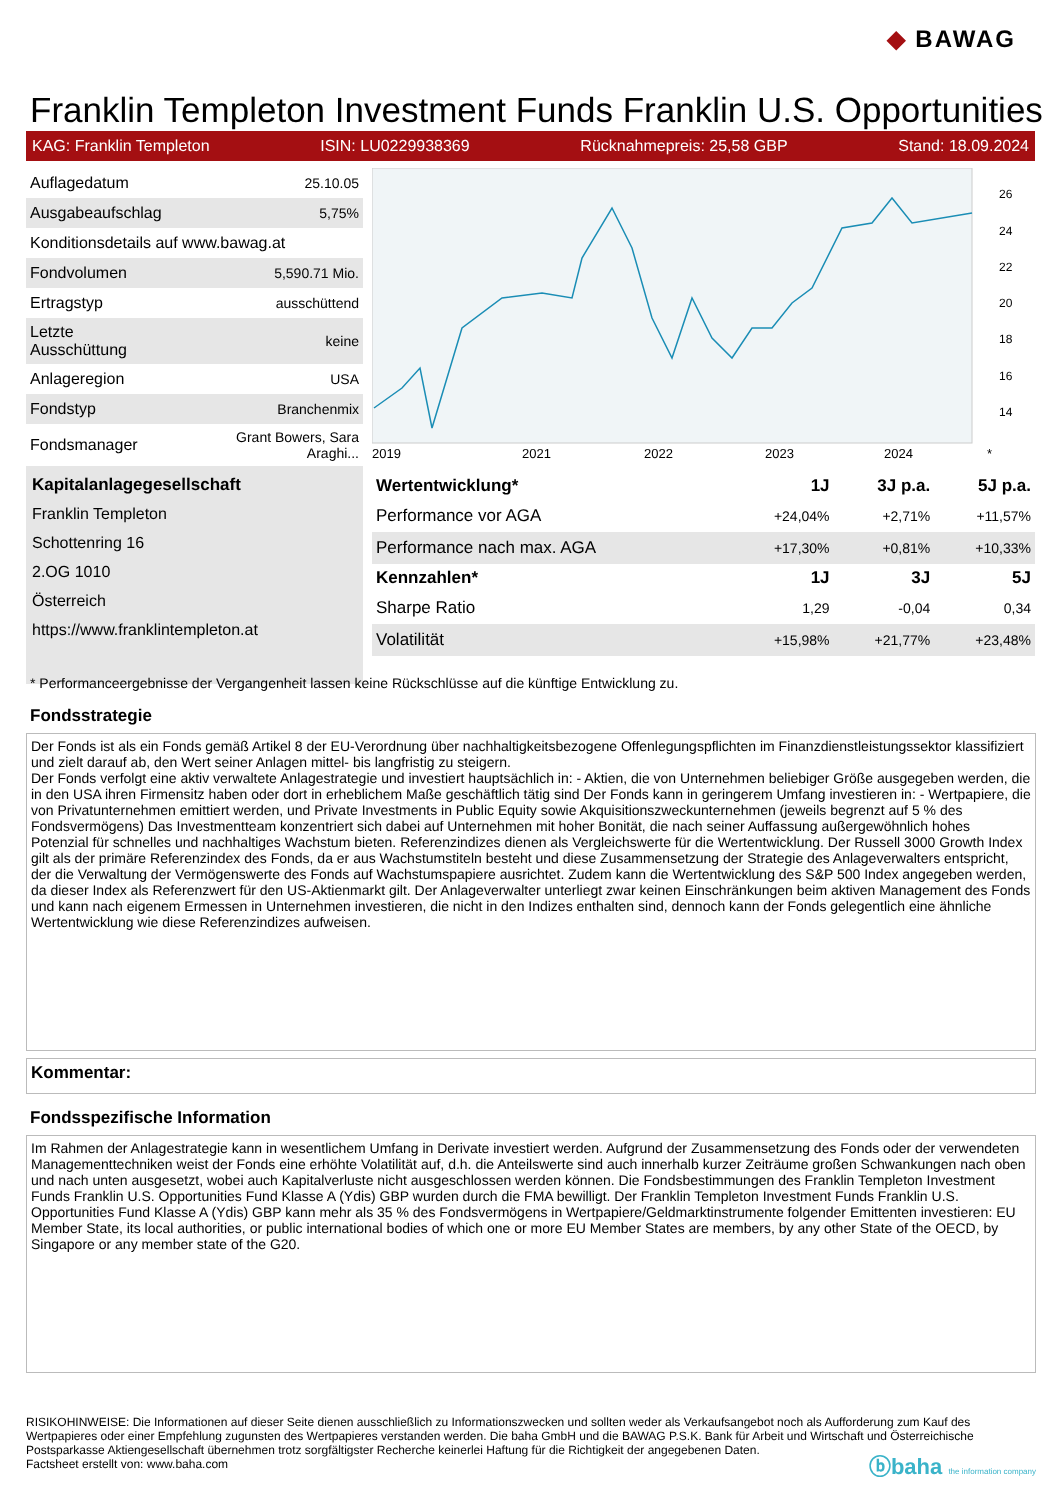◆ BAWAG
Franklin Templeton Investment Funds Franklin U.S. Opportunities
KAG: Franklin Templeton ISIN: LU0229938369 Rücknahmepreis: 25,58 GBP Stand: 18.09.2024
| Auflagedatum | 25.10.05 |
| Ausgabeaufschlag | 5,75% |
| Konditionsdetails auf www.bawag.at | |
| Fondvolumen | 5,590.71 Mio. |
| Ertragstyp | ausschüttend |
| Letzte Ausschüttung | keine |
| Anlageregion | USA |
| Fondstyp | Branchenmix |
| Fondsmanager | Grant Bowers, Sara Araghi... |
Kapitalanlagegesellschaft
Franklin Templeton
Schottenring 16
2.OG 1010
Österreich
https://www.franklintempleton.at
2019
2021
2022
2023
2024
*
26
24
22
20
18
16
14
| Wertentwicklung* | 1J | 3J p.a. | 5J p.a. |
| --- | --- | --- | --- |
| Performance vor AGA | +24,04% | +2,71% | +11,57% |
| Performance nach max. AGA | +17,30% | +0,81% | +10,33% |
| Kennzahlen* | 1J | 3J | 5J |
| Sharpe Ratio | 1,29 | -0,04 | 0,34 |
| Volatilität | +15,98% | +21,77% | +23,48% |
* Performanceergebnisse der Vergangenheit lassen keine Rückschlüsse auf die künftige Entwicklung zu.
Fondsstrategie
Der Fonds ist als ein Fonds gemäß Artikel 8 der EU-Verordnung über nachhaltigkeitsbezogene Offenlegungspflichten im Finanzdienstleistungssektor klassifiziert und zielt darauf ab, den Wert seiner Anlagen mittel- bis langfristig zu steigern.
Der Fonds verfolgt eine aktiv verwaltete Anlagestrategie und investiert hauptsächlich in: - Aktien, die von Unternehmen beliebiger Größe ausgegeben werden, die in den USA ihren Firmensitz haben oder dort in erheblichem Maße geschäftlich tätig sind Der Fonds kann in geringerem Umfang investieren in: - Wertpapiere, die von Privatunternehmen emittiert werden, und Private Investments in Public Equity sowie Akquisitionszweckunternehmen (jeweils begrenzt auf 5 % des Fondsvermögens) Das Investmentteam konzentriert sich dabei auf Unternehmen mit hoher Bonität, die nach seiner Auffassung außergewöhnlich hohes Potenzial für schnelles und nachhaltiges Wachstum bieten. Referenzindizes dienen als Vergleichswerte für die Wertentwicklung. Der Russell 3000 Growth Index gilt als der primäre Referenzindex des Fonds, da er aus Wachstumstiteln besteht und diese Zusammensetzung der Strategie des Anlageverwalters entspricht, der die Verwaltung der Vermögenswerte des Fonds auf Wachstumspapiere ausrichtet. Zudem kann die Wertentwicklung des S&P 500 Index angegeben werden, da dieser Index als Referenzwert für den US-Aktienmarkt gilt. Der Anlageverwalter unterliegt zwar keinen Einschränkungen beim aktiven Management des Fonds und kann nach eigenem Ermessen in Unternehmen investieren, die nicht in den Indizes enthalten sind, dennoch kann der Fonds gelegentlich eine ähnliche Wertentwicklung wie diese Referenzindizes aufweisen.
Kommentar:
Fondsspezifische Information
Im Rahmen der Anlagestrategie kann in wesentlichem Umfang in Derivate investiert werden. Aufgrund der Zusammensetzung des Fonds oder der verwendeten Managementtechniken weist der Fonds eine erhöhte Volatilität auf, d.h. die Anteilswerte sind auch innerhalb kurzer Zeiträume großen Schwankungen nach oben und nach unten ausgesetzt, wobei auch Kapitalverluste nicht ausgeschlossen werden können. Die Fondsbestimmungen des Franklin Templeton Investment Funds Franklin U.S. Opportunities Fund Klasse A (Ydis) GBP wurden durch die FMA bewilligt. Der Franklin Templeton Investment Funds Franklin U.S. Opportunities Fund Klasse A (Ydis) GBP kann mehr als 35 % des Fondsvermögens in Wertpapiere/Geldmarktinstrumente folgender Emittenten investieren: EU Member State, its local authorities, or public international bodies of which one or more EU Member States are members, by any other State of the OECD, by Singapore or any member state of the G20.
RISIKOHINWEISE: Die Informationen auf dieser Seite dienen ausschließlich zu Informationszwecken und sollten weder als Verkaufsangebot noch als Aufforderung zum Kauf des Wertpapieres oder einer Empfehlung zugunsten des Wertpapieres verstanden werden. Die baha GmbH und die BAWAG P.S.K. Bank für Arbeit und Wirtschaft und Österreichische Postsparkasse Aktiengesellschaft übernehmen trotz sorgfältigster Recherche keinerlei Haftung für die Richtigkeit der angegebenen Daten.
Factsheet erstellt von: www.baha.com
ⓑbaha the information company